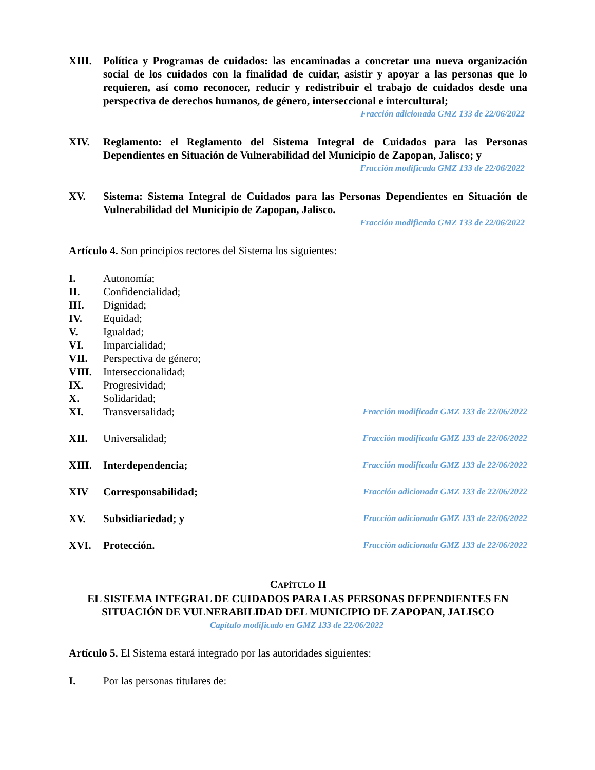XIII. Política y Programas de cuidados: las encaminadas a concretar una nueva organización social de los cuidados con la finalidad de cuidar, asistir y apoyar a las personas que lo requieren, así como reconocer, reducir y redistribuir el trabajo de cuidados desde una perspectiva de derechos humanos, de género, interseccional e intercultural;
Fracción adicionada GMZ 133 de 22/06/2022
XIV. Reglamento: el Reglamento del Sistema Integral de Cuidados para las Personas Dependientes en Situación de Vulnerabilidad del Municipio de Zapopan, Jalisco; y
Fracción modificada GMZ 133 de 22/06/2022
XV. Sistema: Sistema Integral de Cuidados para las Personas Dependientes en Situación de Vulnerabilidad del Municipio de Zapopan, Jalisco.
Fracción modificada GMZ 133 de 22/06/2022
Artículo 4. Son principios rectores del Sistema los siguientes:
I. Autonomía;
II. Confidencialidad;
III. Dignidad;
IV. Equidad;
V. Igualdad;
VI. Imparcialidad;
VII. Perspectiva de género;
VIII. Interseccionalidad;
IX. Progresividad;
X. Solidaridad;
XI. Transversalidad;
Fracción modificada GMZ 133 de 22/06/2022
XII. Universalidad;
Fracción modificada GMZ 133 de 22/06/2022
XIII. Interdependencia;
Fracción modificada GMZ 133 de 22/06/2022
XIV Corresponsabilidad;
Fracción adicionada GMZ 133 de 22/06/2022
XV. Subsidiariedad; y
Fracción adicionada GMZ 133 de 22/06/2022
XVI. Protección.
Fracción adicionada GMZ 133 de 22/06/2022
CAPÍTULO II
EL SISTEMA INTEGRAL DE CUIDADOS PARA LAS PERSONAS DEPENDIENTES EN SITUACIÓN DE VULNERABILIDAD DEL MUNICIPIO DE ZAPOPAN, JALISCO
Capítulo modificado en GMZ 133 de 22/06/2022
Artículo 5. El Sistema estará integrado por las autoridades siguientes:
I. Por las personas titulares de: